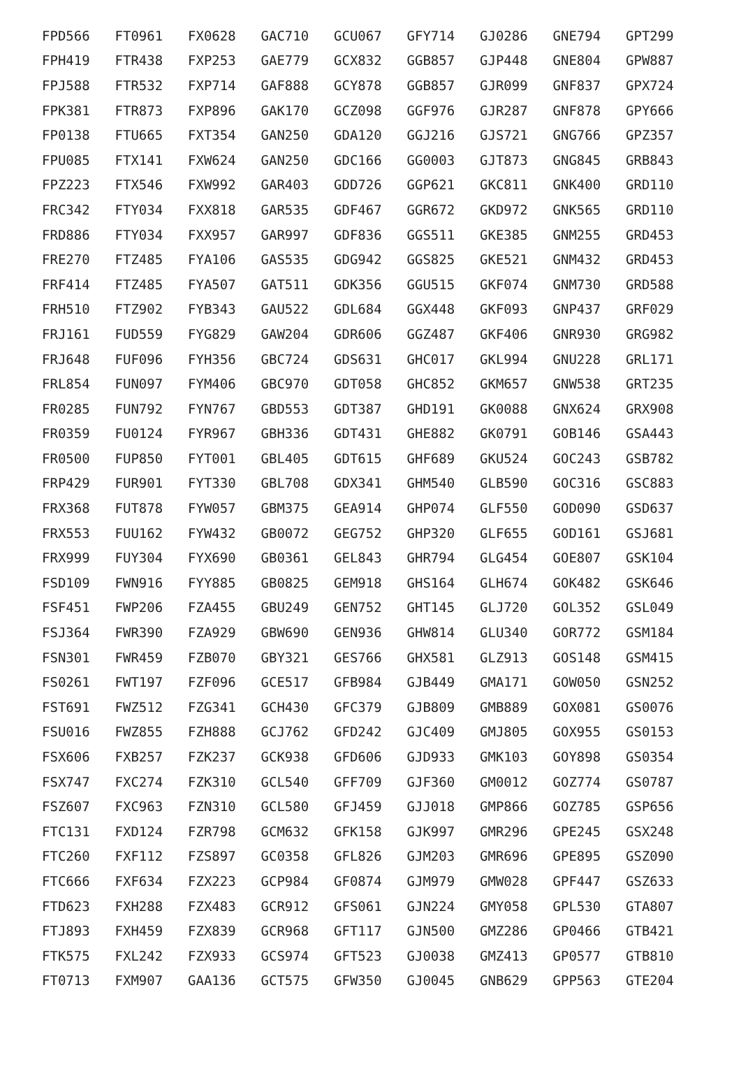| FPD566 | FT0961 | FX0628 | GAC710 | GCU067 | GFY714 | GJ0286 | GNE794 | GPT299 |
| FPH419 | FTR438 | FXP253 | GAE779 | GCX832 | GGB857 | GJP448 | GNE804 | GPW887 |
| FPJ588 | FTR532 | FXP714 | GAF888 | GCY878 | GGB857 | GJR099 | GNF837 | GPX724 |
| FPK381 | FTR873 | FXP896 | GAK170 | GCZ098 | GGF976 | GJR287 | GNF878 | GPY666 |
| FP0138 | FTU665 | FXT354 | GAN250 | GDA120 | GGJ216 | GJS721 | GNG766 | GPZ357 |
| FPU085 | FTX141 | FXW624 | GAN250 | GDC166 | GG0003 | GJT873 | GNG845 | GRB843 |
| FPZ223 | FTX546 | FXW992 | GAR403 | GDD726 | GGP621 | GKC811 | GNK400 | GRD110 |
| FRC342 | FTY034 | FXX818 | GAR535 | GDF467 | GGR672 | GKD972 | GNK565 | GRD110 |
| FRD886 | FTY034 | FXX957 | GAR997 | GDF836 | GGS511 | GKE385 | GNM255 | GRD453 |
| FRE270 | FTZ485 | FYA106 | GAS535 | GDG942 | GGS825 | GKE521 | GNM432 | GRD453 |
| FRF414 | FTZ485 | FYA507 | GAT511 | GDK356 | GGU515 | GKF074 | GNM730 | GRD588 |
| FRH510 | FTZ902 | FYB343 | GAU522 | GDL684 | GGX448 | GKF093 | GNP437 | GRF029 |
| FRJ161 | FUD559 | FYG829 | GAW204 | GDR606 | GGZ487 | GKF406 | GNR930 | GRG982 |
| FRJ648 | FUF096 | FYH356 | GBC724 | GDS631 | GHC017 | GKL994 | GNU228 | GRL171 |
| FRL854 | FUN097 | FYM406 | GBC970 | GDT058 | GHC852 | GKM657 | GNW538 | GRT235 |
| FR0285 | FUN792 | FYN767 | GBD553 | GDT387 | GHD191 | GK0088 | GNX624 | GRX908 |
| FR0359 | FU0124 | FYR967 | GBH336 | GDT431 | GHE882 | GK0791 | GOB146 | GSA443 |
| FR0500 | FUP850 | FYT001 | GBL405 | GDT615 | GHF689 | GKU524 | GOC243 | GSB782 |
| FRP429 | FUR901 | FYT330 | GBL708 | GDX341 | GHM540 | GLB590 | GOC316 | GSC883 |
| FRX368 | FUT878 | FYW057 | GBM375 | GEA914 | GHP074 | GLF550 | GOD090 | GSD637 |
| FRX553 | FUU162 | FYW432 | GB0072 | GEG752 | GHP320 | GLF655 | GOD161 | GSJ681 |
| FRX999 | FUY304 | FYX690 | GB0361 | GEL843 | GHR794 | GLG454 | GOE807 | GSK104 |
| FSD109 | FWN916 | FYY885 | GB0825 | GEM918 | GHS164 | GLH674 | GOK482 | GSK646 |
| FSF451 | FWP206 | FZA455 | GBU249 | GEN752 | GHT145 | GLJ720 | GOL352 | GSL049 |
| FSJ364 | FWR390 | FZA929 | GBW690 | GEN936 | GHW814 | GLU340 | GOR772 | GSM184 |
| FSN301 | FWR459 | FZB070 | GBY321 | GES766 | GHX581 | GLZ913 | GOS148 | GSM415 |
| FS0261 | FWT197 | FZF096 | GCE517 | GFB984 | GJB449 | GMA171 | GOW050 | GSN252 |
| FST691 | FWZ512 | FZG341 | GCH430 | GFC379 | GJB809 | GMB889 | GOX081 | GS0076 |
| FSU016 | FWZ855 | FZH888 | GCJ762 | GFD242 | GJC409 | GMJ805 | GOX955 | GS0153 |
| FSX606 | FXB257 | FZK237 | GCK938 | GFD606 | GJD933 | GMK103 | GOY898 | GS0354 |
| FSX747 | FXC274 | FZK310 | GCL540 | GFF709 | GJF360 | GM0012 | GOZ774 | GS0787 |
| FSZ607 | FXC963 | FZN310 | GCL580 | GFJ459 | GJJ018 | GMP866 | GOZ785 | GSP656 |
| FTC131 | FXD124 | FZR798 | GCM632 | GFK158 | GJK997 | GMR296 | GPE245 | GSX248 |
| FTC260 | FXF112 | FZS897 | GC0358 | GFL826 | GJM203 | GMR696 | GPE895 | GSZ090 |
| FTC666 | FXF634 | FZX223 | GCP984 | GF0874 | GJM979 | GMW028 | GPF447 | GSZ633 |
| FTD623 | FXH288 | FZX483 | GCR912 | GFS061 | GJN224 | GMY058 | GPL530 | GTA807 |
| FTJ893 | FXH459 | FZX839 | GCR968 | GFT117 | GJN500 | GMZ286 | GP0466 | GTB421 |
| FTK575 | FXL242 | FZX933 | GCS974 | GFT523 | GJ0038 | GMZ413 | GP0577 | GTB810 |
| FT0713 | FXM907 | GAA136 | GCT575 | GFW350 | GJ0045 | GNB629 | GPP563 | GTE204 |